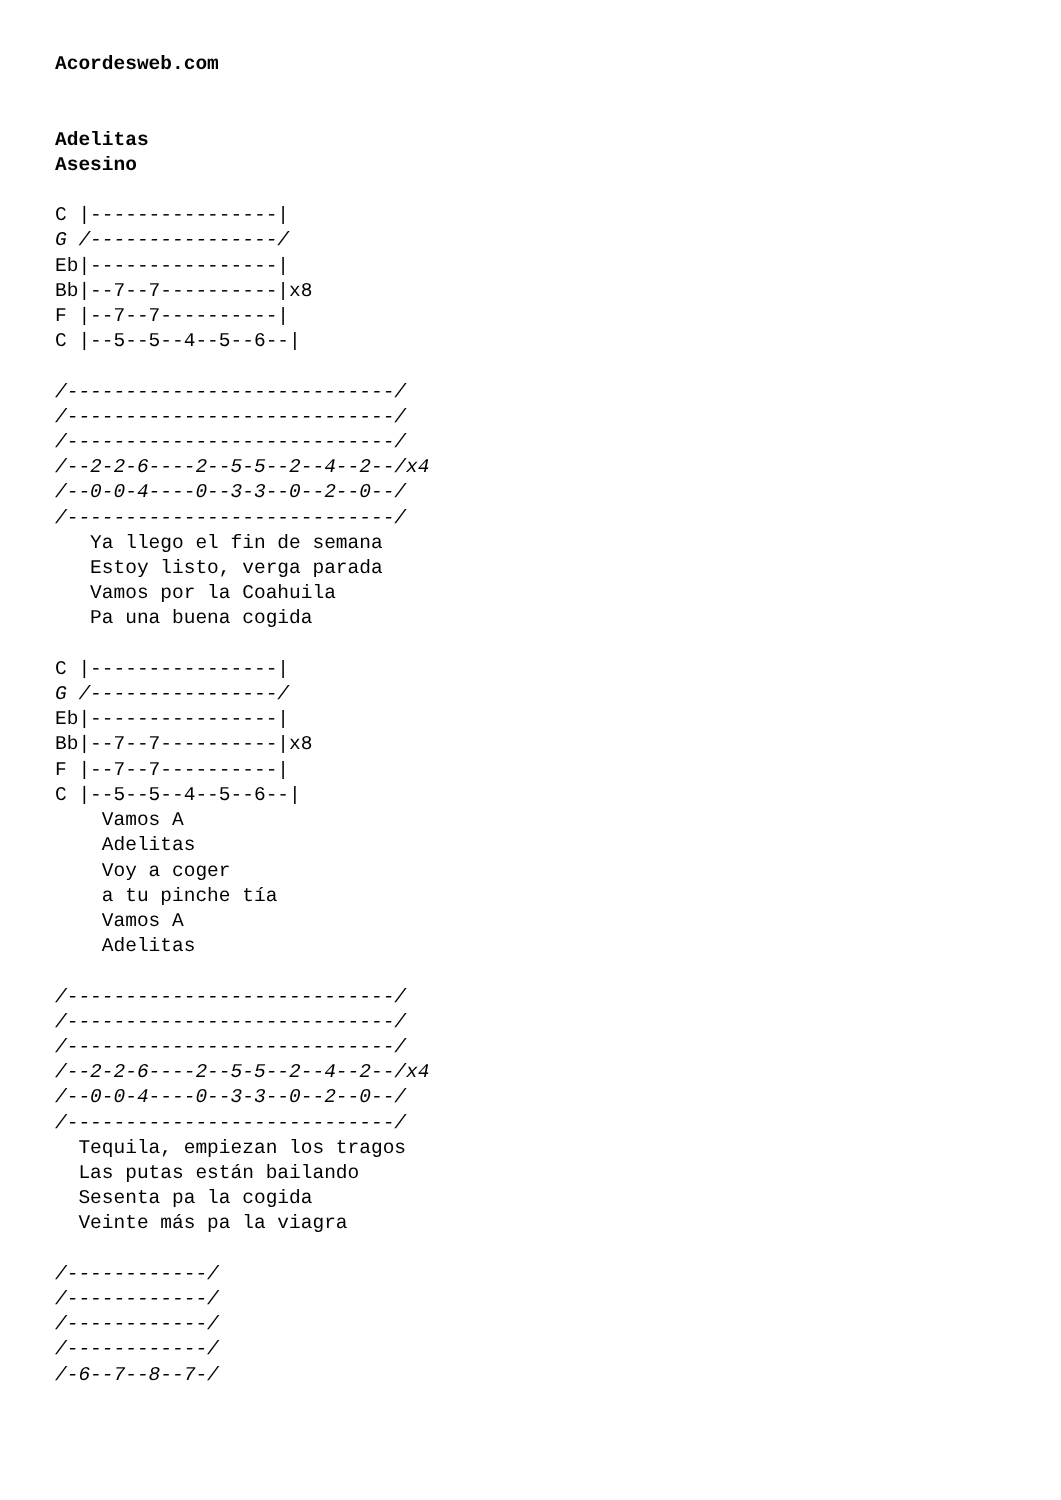Acordesweb.com


Adelitas
Asesino

C |----------------|
G /----------------/
Eb|----------------|
Bb|--7--7----------|x8
F |--7--7----------|
C |--5--5--4--5--6--|

/----------------------------/
/----------------------------/
/----------------------------/
/--2-2-6----2--5-5--2--4--2--/x4
/--0-0-4----0--3-3--0--2--0--/
/----------------------------/
   Ya llego el fin de semana
   Estoy listo, verga parada
   Vamos por la Coahuila
   Pa una buena cogida

C |----------------|
G /----------------/
Eb|----------------|
Bb|--7--7----------|x8
F |--7--7----------|
C |--5--5--4--5--6--|
    Vamos A
    Adelitas
    Voy a coger
    a tu pinche tía
    Vamos A
    Adelitas

/----------------------------/
/----------------------------/
/----------------------------/
/--2-2-6----2--5-5--2--4--2--/x4
/--0-0-4----0--3-3--0--2--0--/
/----------------------------/
  Tequila, empiezan los tragos
  Las putas están bailando
  Sesenta pa la cogida
  Veinte más pa la viagra

/------------/
/------------/
/------------/
/------------/
/-6--7--8--7-/